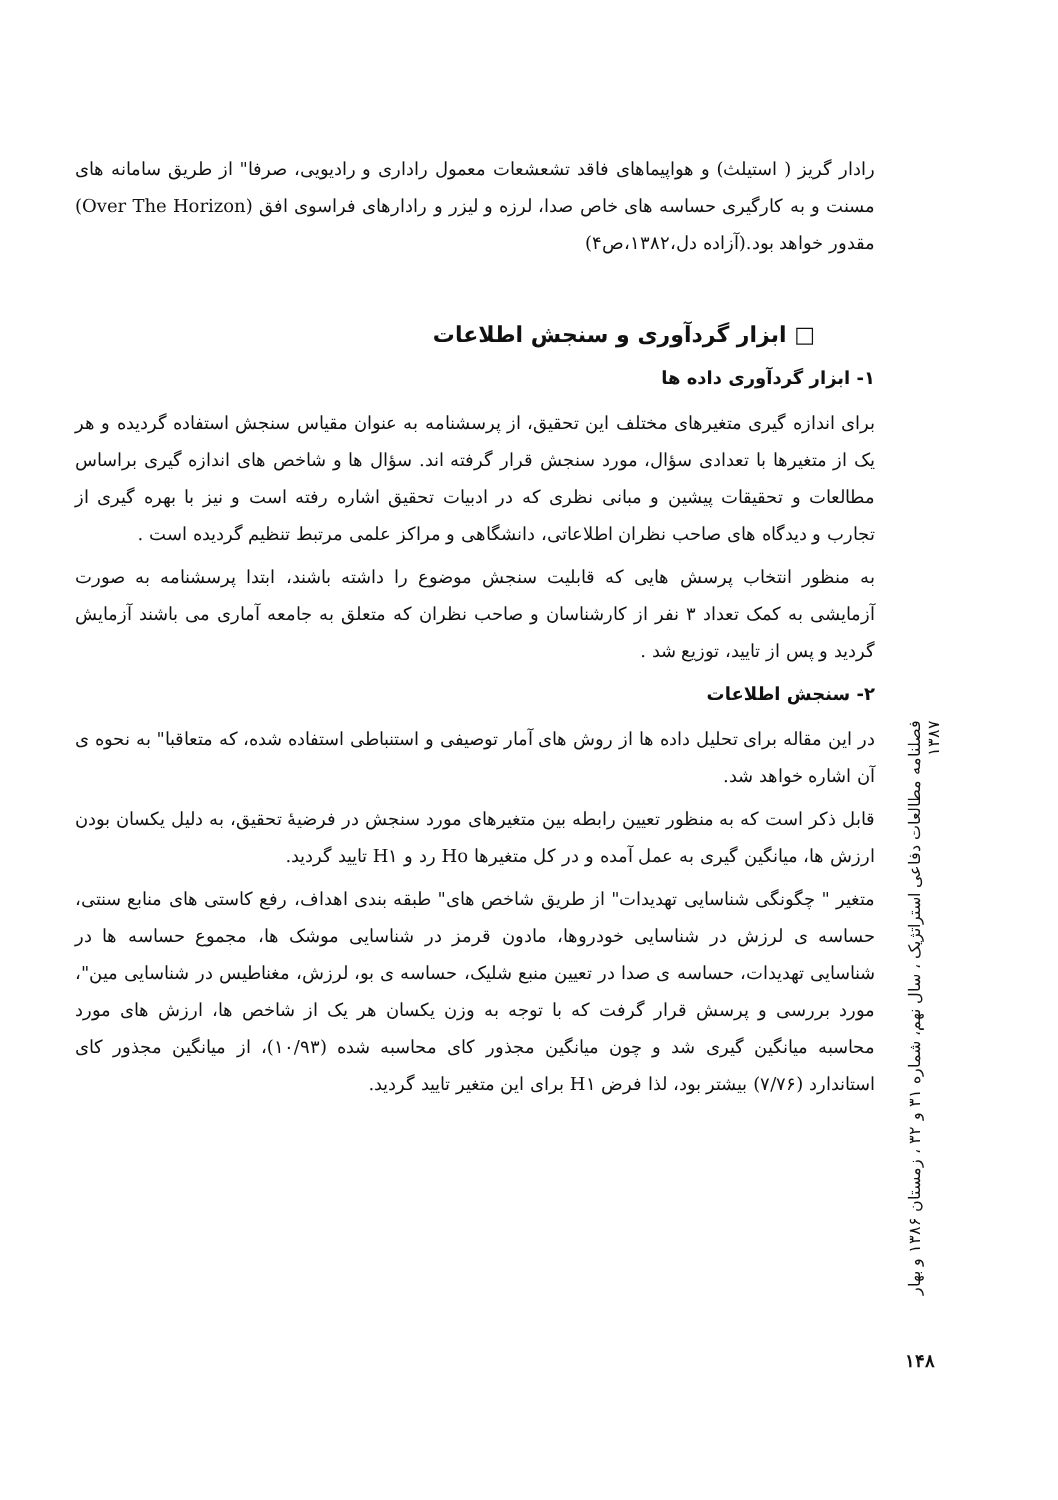رادار گریز ( استیلث) و هواپیماهای فاقد تشعشعات معمول راداری و رادیویی، صرفا" از طریق سامانه های مسنت و به کارگیری حساسه های خاص صدا، لرزه و لیزر و رادارهای فراسوی افق (Over The Horizon) مقدور خواهد بود.(آزاده دل،۱۳۸۲،ص۴)
□ ابزار گردآوری و سنجش اطلاعات
۱- ابزار گردآوری داده ها
برای اندازه گیری متغیرهای مختلف این تحقیق، از پرسشنامه به عنوان مقیاس سنجش استفاده گردیده و هر یک از متغیرها با تعدادی سؤال، مورد سنجش قرار گرفته اند. سؤال ها و شاخص های اندازه گیری براساس مطالعات و تحقیقات پیشین و مبانی نظری که در ادبیات تحقیق اشاره رفته است و نیز با بهره گیری از تجارب و دیدگاه های صاحب نظران اطلاعاتی، دانشگاهی و مراکز علمی مرتبط تنظیم گردیده است .
به منظور انتخاب پرسش هایی که قابلیت سنجش موضوع را داشته باشند، ابتدا پرسشنامه به صورت آزمایشی به کمک تعداد ۳ نفر از کارشناسان و صاحب نظران که متعلق به جامعه آماری می باشند آزمایش گردید و پس از تایید، توزیع شد .
۲- سنجش اطلاعات
در این مقاله برای تحلیل داده ها از روش های آمار توصیفی و استنباطی استفاده شده، که متعاقبا" به نحوه ی آن اشاره خواهد شد.
قابل ذکر است که به منظور تعیین رابطه بین متغیرهای مورد سنجش در فرضیهٔ تحقیق، به دلیل یکسان بودن ارزش ها، میانگین گیری به عمل آمده و در کل متغیرها Ho رد و H۱ تایید گردید.
متغیر " چگونگی شناسایی تهدیدات" از طریق شاخص های" طبقه بندی اهداف، رفع کاستی های منابع سنتی، حساسه ی لرزش در شناسایی خودروها، مادون قرمز در شناسایی موشک ها، مجموع حساسه ها در شناسایی تهدیدات، حساسه ی صدا در تعیین منبع شلیک، حساسه ی بو، لرزش، مغناطیس در شناسایی مین"، مورد بررسی و پرسش قرار گرفت که با توجه به وزن یکسان هر یک از شاخص ها، ارزش های مورد محاسبه میانگین گیری شد و چون میانگین مجذور کای محاسبه شده (۱۰/۹۳)، از میانگین مجذور کای استاندارد (۷/۷۶) بیشتر بود، لذا فرض H۱ برای این متغیر تایید گردید.
فصلنامه مطالعات دفاعی استراتژیک ، سال نهم، شماره ۳۱ و ۳۲ ، زمستان ۱۳۸۶ و بهار ۱۳۸۷
۱۴۸